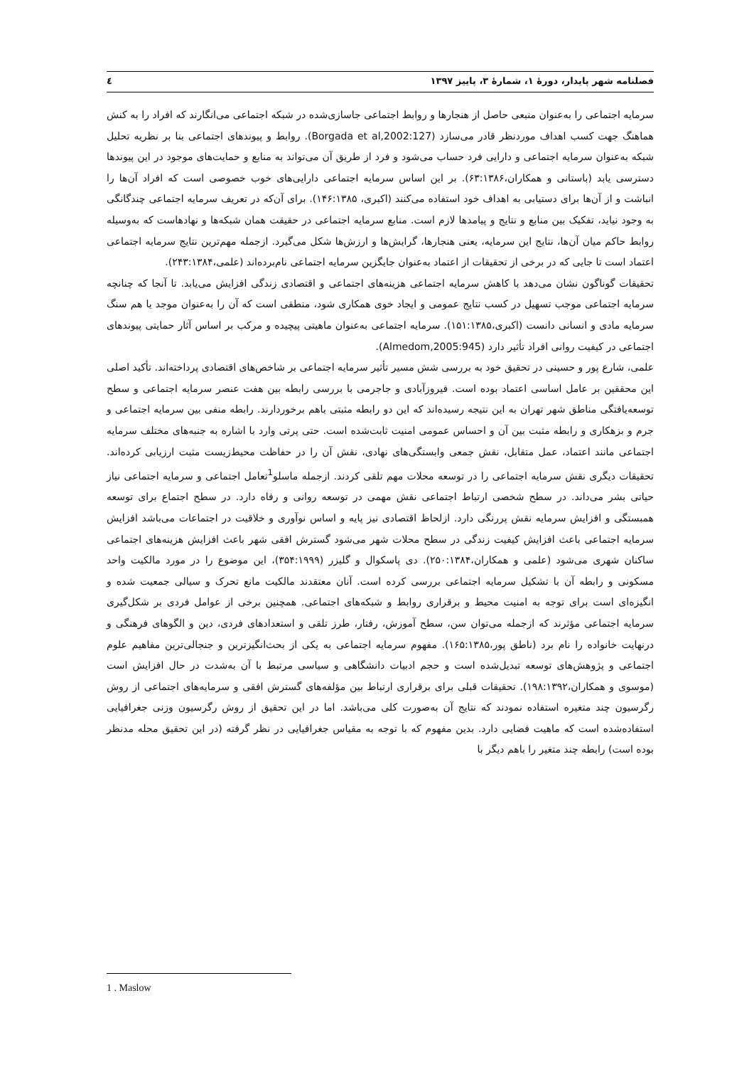فصلنامه شهر پایدار، دورهٔ ۱، شمارهٔ ۳، پاییز ۱۳۹۷ ٤
سرمایه اجتماعی را به‌عنوان منبعی حاصل از هنجارها و روابط اجتماعی جاسازی‌شده در شبکه اجتماعی می‌انگارند که افراد را به کنش هماهنگ جهت کسب اهداف موردنظر قادر می‌سازد (Borgada et al,2002:127). روابط و پیوندهای اجتماعی بنا بر نظریه تحلیل شبکه به‌عنوان سرمایه اجتماعی و دارایی فرد حساب می‌شود و فرد از طریق آن می‌تواند به منابع و حمایت‌های موجود در این پیوندها دسترسی یابد (باستانی و همکاران،۶۳:۱۳۸۶). بر این اساس سرمایه اجتماعی دارایی‌های خوب خصوصی است که افراد آن‌ها را انباشت و از آن‌ها برای دستیابی به اهداف خود استفاده می‌کنند (اکبری، ۱۴۶:۱۳۸۵). برای آن‌که در تعریف سرمایه اجتماعی چندگانگی به وجود نیاید، تفکیک بین منابع و نتایج و پیامدها لازم است. منابع سرمایه اجتماعی در حقیقت همان شبکه‌ها و نهادهاست که به‌وسیله روابط حاکم میان آن‌ها، نتایج این سرمایه، یعنی هنجارها، گرایش‌ها و ارزش‌ها شکل می‌گیرد. ازجمله مهم‌ترین نتایج سرمایه اجتماعی اعتماد است تا جایی که در برخی از تحقیقات از اعتماد به‌عنوان جایگزین سرمایه اجتماعی نام‌برده‌اند (علمی،۲۴۳:۱۳۸۴).
تحقیقات گوناگون نشان می‌دهد با کاهش سرمایه اجتماعی هزینه‌های اجتماعی و اقتصادی زندگی افزایش می‌یابد. تا آنجا که چنانچه سرمایه اجتماعی موجب تسهیل در کسب نتایج عمومی و ایجاد خوی همکاری شود، منطقی است که آن را به‌عنوان موجد یا هم سنگ سرمایه مادی و انسانی دانست (اکبری،۱۵۱:۱۳۸۵). سرمایه اجتماعی به‌عنوان ماهیتی پیچیده و مرکب بر اساس آثار حمایتی پیوندهای اجتماعی در کیفیت روانی افراد تأثیر دارد (Almedom,2005:945).
علمی، شارع پور و حسینی در تحقیق خود به بررسی شش مسیر تأثیر سرمایه اجتماعی بر شاخص‌های اقتصادی پرداخته‌اند. تأکید اصلی این محققین بر عامل اساسی اعتماد بوده است. فیروزآبادی و جاجرمی با بررسی رابطه بین هفت عنصر سرمایه اجتماعی و سطح توسعه‌یافتگی مناطق شهر تهران به این نتیجه رسیده‌اند که این دو رابطه مثبتی باهم برخوردارند. رابطه منفی بین سرمایه اجتماعی و جرم و بزهکاری و رابطه مثبت بین آن و احساس عمومی امنیت ثابت‌شده است. حتی پرتی وارد با اشاره به جنبه‌های مختلف سرمایه اجتماعی مانند اعتماد، عمل متقابل، نقش جمعی وابستگی‌های نهادی، نقش آن را در حفاظت محیط‌زیست مثبت ارزیابی کرده‌اند. تحقیقات دیگری نقش سرمایه اجتماعی را در توسعه محلات مهم تلقی کردند. ازجمله ماسلو<sup>1</sup>تعامل اجتماعی و سرمایه اجتماعی نیاز حیاتی بشر می‌داند. در سطح شخصی ارتباط اجتماعی نقش مهمی در توسعه روانی و رفاه دارد. در سطح اجتماع برای توسعه همبستگی و افزایش سرمایه نقش پررنگی دارد. ازلحاظ اقتصادی نیز پایه و اساس نوآوری و خلاقیت در اجتماعات می‌باشد افزایش سرمایه اجتماعی باعث افزایش کیفیت زندگی در سطح محلات شهر می‌شود گسترش افقی شهر باعث افزایش هزینه‌های اجتماعی ساکنان شهری می‌شود (علمی و همکاران،۲۵۰:۱۳۸۴). دی پاسکوال و گلیزر (۳۵۴:۱۹۹۹)، این موضوع را در مورد مالکیت واحد مسکونی و رابطه آن با تشکیل سرمایه اجتماعی بررسی کرده است. آنان معتقدند مالکیت مانع تحرک و سیالی جمعیت شده و انگیزه‌ای است برای توجه به امنیت محیط و برقراری روابط و شبکه‌های اجتماعی. همچنین برخی از عوامل فردی بر شکل‌گیری سرمایه اجتماعی مؤثرند که ازجمله می‌توان سن، سطح آموزش، رفتار، طرز تلقی و استعدادهای فردی، دین و الگوهای فرهنگی و درنهایت خانواده را نام برد (ناطق پور،۱۶۵:۱۳۸۵). مفهوم سرمایه اجتماعی به یکی از بحث‌انگیزترین و جنجالی‌ترین مفاهیم علوم اجتماعی و پژوهش‌های توسعه تبدیل‌شده است و حجم ادبیات دانشگاهی و سیاسی مرتبط با آن به‌شدت در حال افزایش است (موسوی و همکاران،۱۹۸:۱۳۹۲). تحقیقات قبلی برای برقراری ارتباط بین مؤلفه‌های گسترش افقی و سرمایه‌های اجتماعی از روش رگرسیون چند متغیره استفاده نمودند که نتایج آن به‌صورت کلی می‌باشد. اما در این تحقیق از روش رگرسیون وزنی جغرافیایی استفاده‌شده است که ماهیت فضایی دارد. بدین مفهوم که با توجه به مقیاس جغرافیایی در نظر گرفته (در این تحقیق محله مدنظر بوده است) رابطه چند متغیر را باهم دیگر با
1 . Maslow